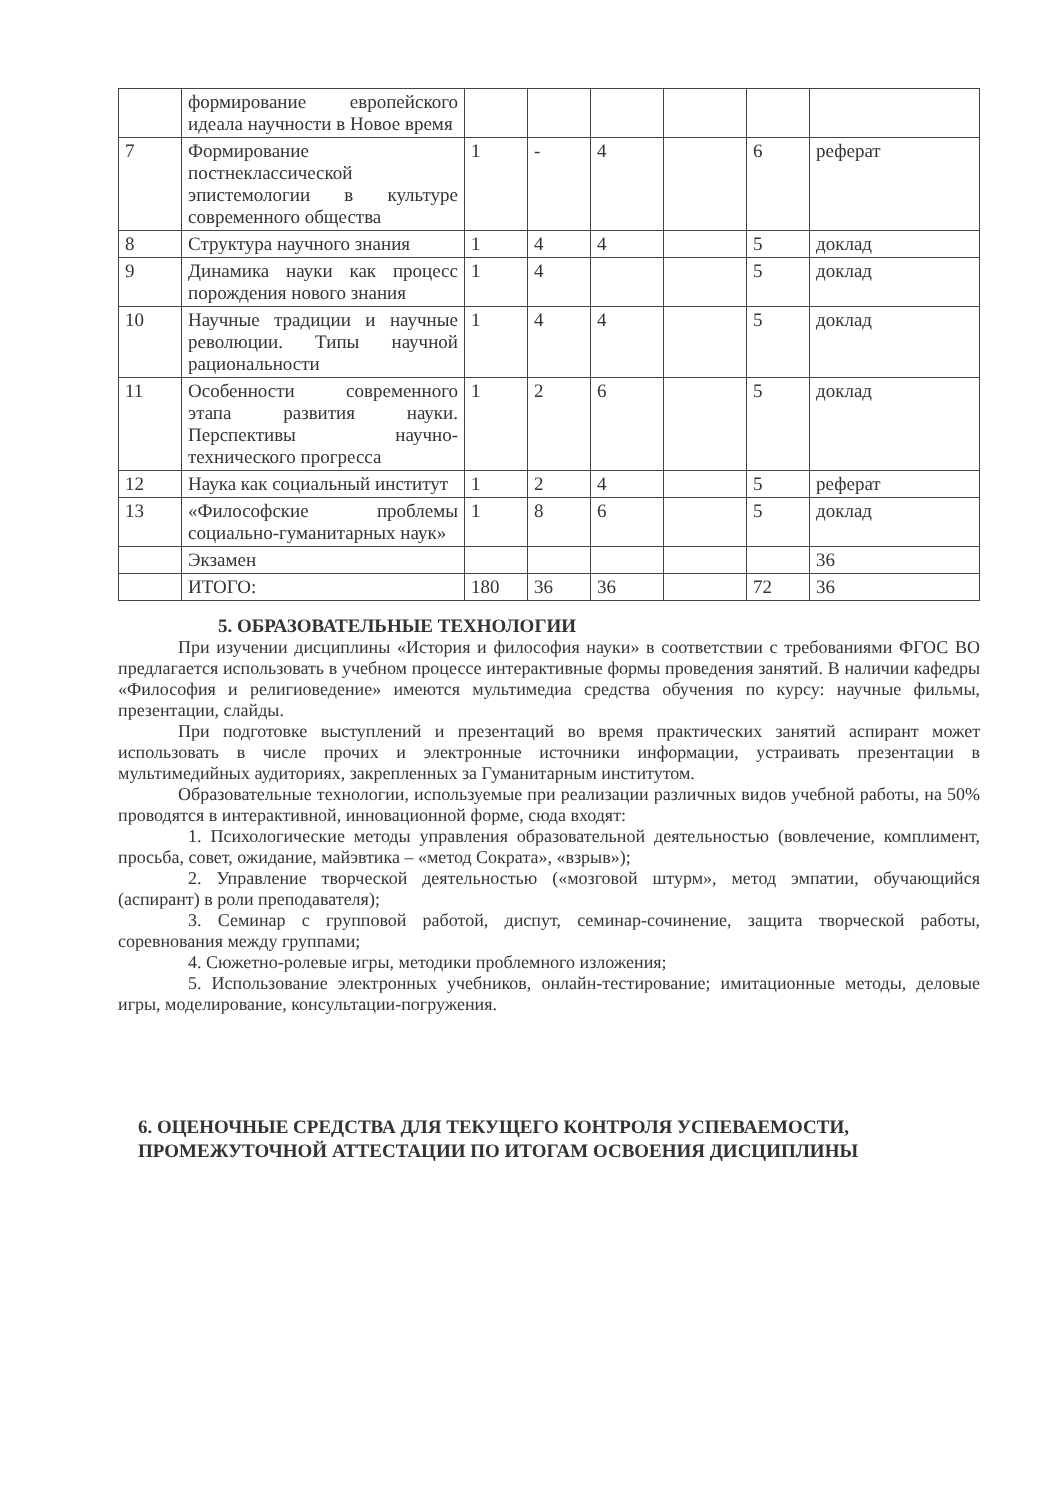| | формирование европейского идеала научности в Новое время | | | | | | |
| 7 | Формирование постнеклассической эпистемологии в культуре современного общества | 1 | - | 4 | | 6 | реферат |
| 8 | Структура научного знания | 1 | 4 | 4 | | 5 | доклад |
| 9 | Динамика науки как процесс порождения нового знания | 1 | 4 | | | 5 | доклад |
| 10 | Научные традиции и научные революции. Типы научной рациональности | 1 | 4 | 4 | | 5 | доклад |
| 11 | Особенности современного этапа развития науки. Перспективы научно-технического прогресса | 1 | 2 | 6 | | 5 | доклад |
| 12 | Наука как социальный институт | 1 | 2 | 4 | | 5 | реферат |
| 13 | «Философские проблемы социально-гуманитарных наук» | 1 | 8 | 6 | | 5 | доклад |
| | Экзамен | | | | | | 36 |
| | ИТОГО: | 180 | 36 | 36 | | 72 | 36 |
5. ОБРАЗОВАТЕЛЬНЫЕ ТЕХНОЛОГИИ
При изучении дисциплины «История и философия науки» в соответствии с требованиями ФГОС ВО предлагается использовать в учебном процессе интерактивные формы проведения занятий. В наличии кафедры «Философия и религиоведение» имеются мультимедиа средства обучения по курсу: научные фильмы, презентации, слайды.
При подготовке выступлений и презентаций во время практических занятий аспирант может использовать в числе прочих и электронные источники информации, устраивать презентации в мультимедийных аудиториях, закрепленных за Гуманитарным институтом.
Образовательные технологии, используемые при реализации различных видов учебной работы, на 50% проводятся в интерактивной, инновационной форме, сюда входят:
1. Психологические методы управления образовательной деятельностью (вовлечение, комплимент, просьба, совет, ожидание, майэвтика – «метод Сократа», «взрыв»);
2. Управление творческой деятельностью («мозговой штурм», метод эмпатии, обучающийся (аспирант) в роли преподавателя);
3. Семинар с групповой работой, диспут, семинар-сочинение, защита творческой работы, соревнования между группами;
4. Сюжетно-ролевые игры, методики проблемного изложения;
5. Использование электронных учебников, онлайн-тестирование; имитационные методы, деловые игры, моделирование, консультации-погружения.
6. ОЦЕНОЧНЫЕ СРЕДСТВА ДЛЯ ТЕКУЩЕГО КОНТРОЛЯ УСПЕВАЕМОСТИ, ПРОМЕЖУТОЧНОЙ АТТЕСТАЦИИ ПО ИТОГАМ ОСВОЕНИЯ ДИСЦИПЛИНЫ